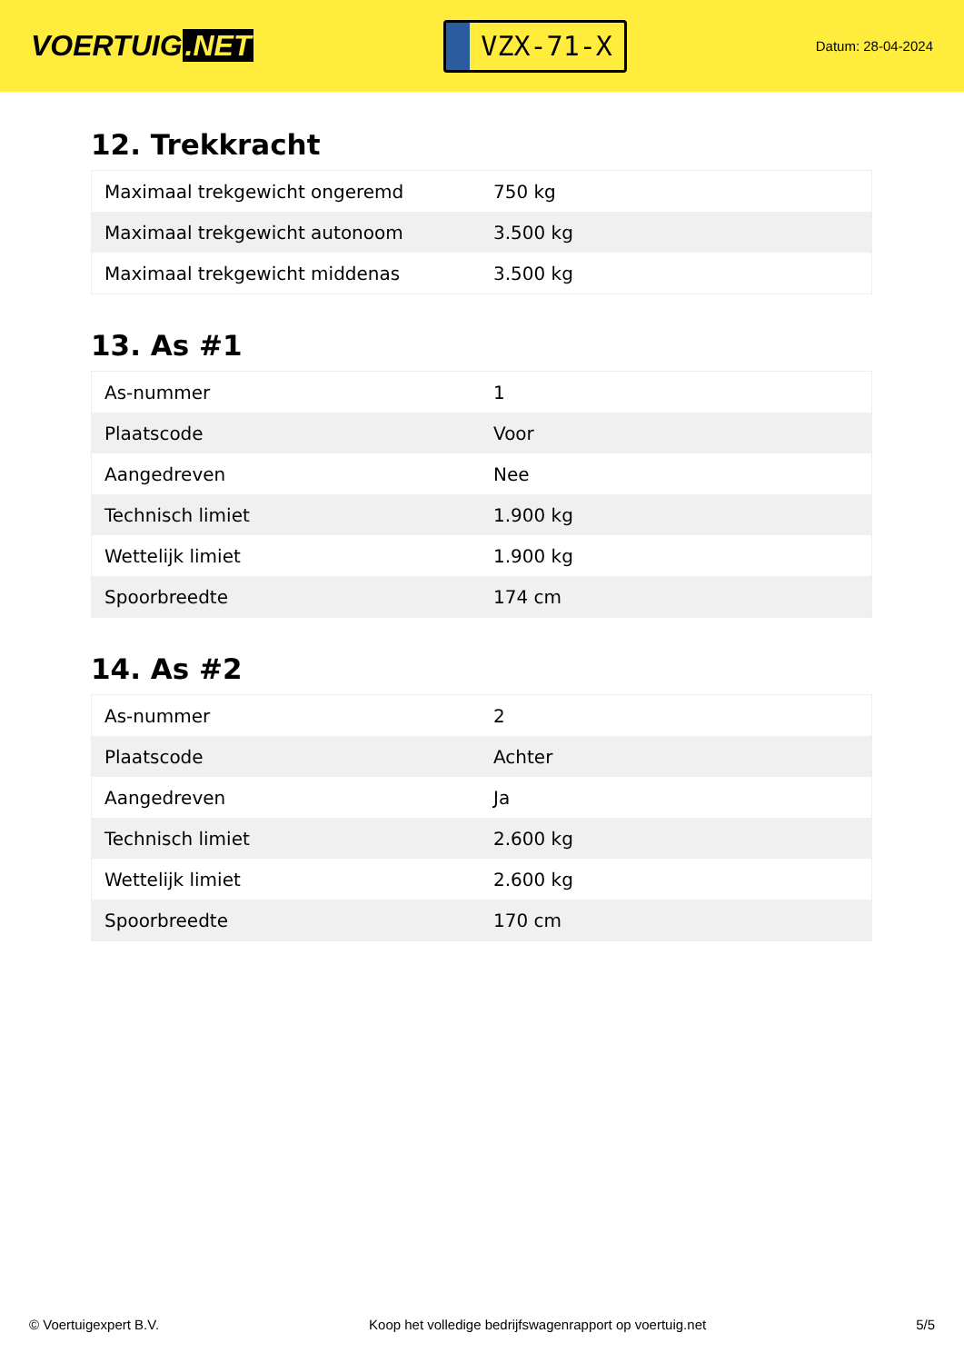VOERTUIG.NET
VZX-71-X
Datum: 28-04-2024
12. Trekkracht
| Maximaal trekgewicht ongeremd | 750 kg |
| Maximaal trekgewicht autonoom | 3.500 kg |
| Maximaal trekgewicht middenas | 3.500 kg |
13. As #1
| As-nummer | 1 |
| Plaatscode | Voor |
| Aangedreven | Nee |
| Technisch limiet | 1.900 kg |
| Wettelijk limiet | 1.900 kg |
| Spoorbreedte | 174 cm |
14. As #2
| As-nummer | 2 |
| Plaatscode | Achter |
| Aangedreven | Ja |
| Technisch limiet | 2.600 kg |
| Wettelijk limiet | 2.600 kg |
| Spoorbreedte | 170 cm |
© Voertuigexpert B.V. Koop het volledige bedrijfswagenrapport op voertuig.net 5/5